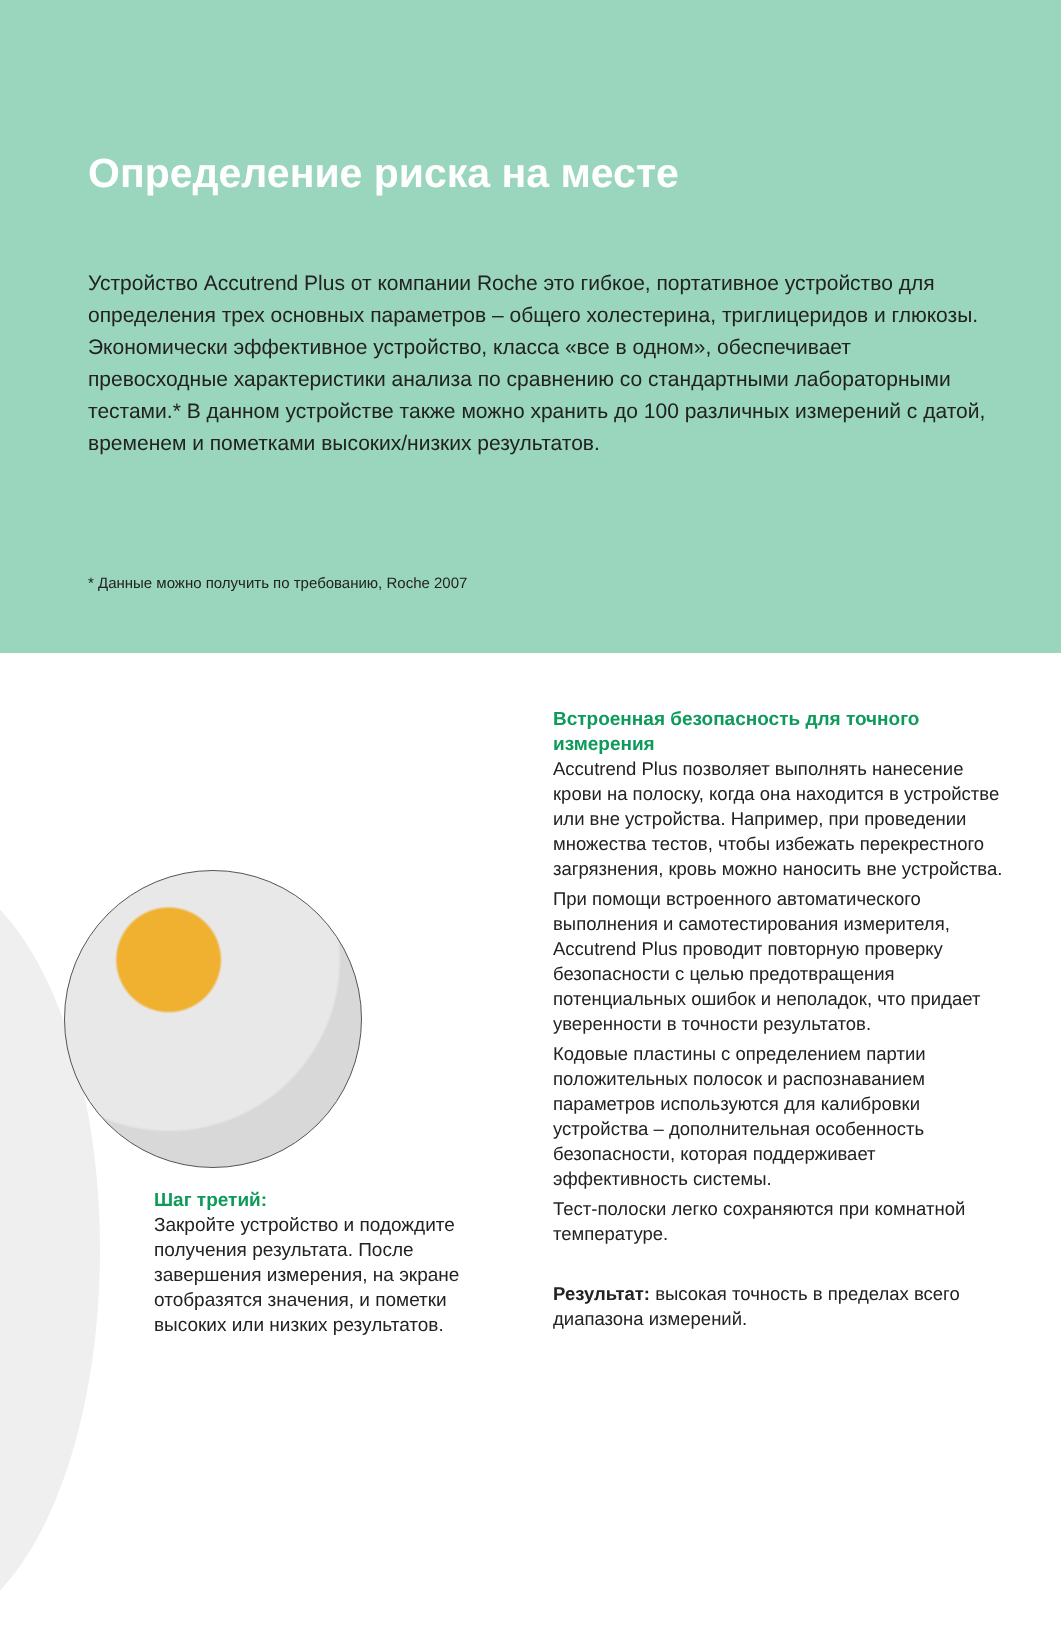Определение риска на месте
Устройство Accutrend Plus от компании Roche это гибкое, портативное устройство для определения трех основных параметров – общего холестерина, триглицеридов и глюкозы. Экономически эффективное устройство, класса «все в одном», обеспечивает превосходные характеристики анализа по сравнению со стандартными лабораторными тестами.* В данном устройстве также можно хранить до 100 различных измерений с датой, временем и пометками высоких/низких результатов.
* Данные можно получить по требованию, Roche 2007
Шаг третий:
Закройте устройство и подождите получения результата. После завершения измерения, на экране отобразятся значения, и пометки высоких или низких результатов.
Встроенная безопасность для точного измерения
Accutrend Plus позволяет выполнять нанесение крови на полоску, когда она находится в устройстве или вне устройства. Например, при проведении множества тестов, чтобы избежать перекрестного загрязнения, кровь можно наносить вне устройства.
При помощи встроенного автоматического выполнения и самотестирования измерителя, Accutrend Plus проводит повторную проверку безопасности с целью предотвращения потенциальных ошибок и неполадок, что придает уверенности в точности результатов.
Кодовые пластины с определением партии положительных полосок и распознаванием параметров используются для калибровки устройства – дополнительная особенность безопасности, которая поддерживает эффективность системы.
Тест-полоски легко сохраняются при комнатной температуре.
Результат: высокая точность в пределах всего диапазона измерений.